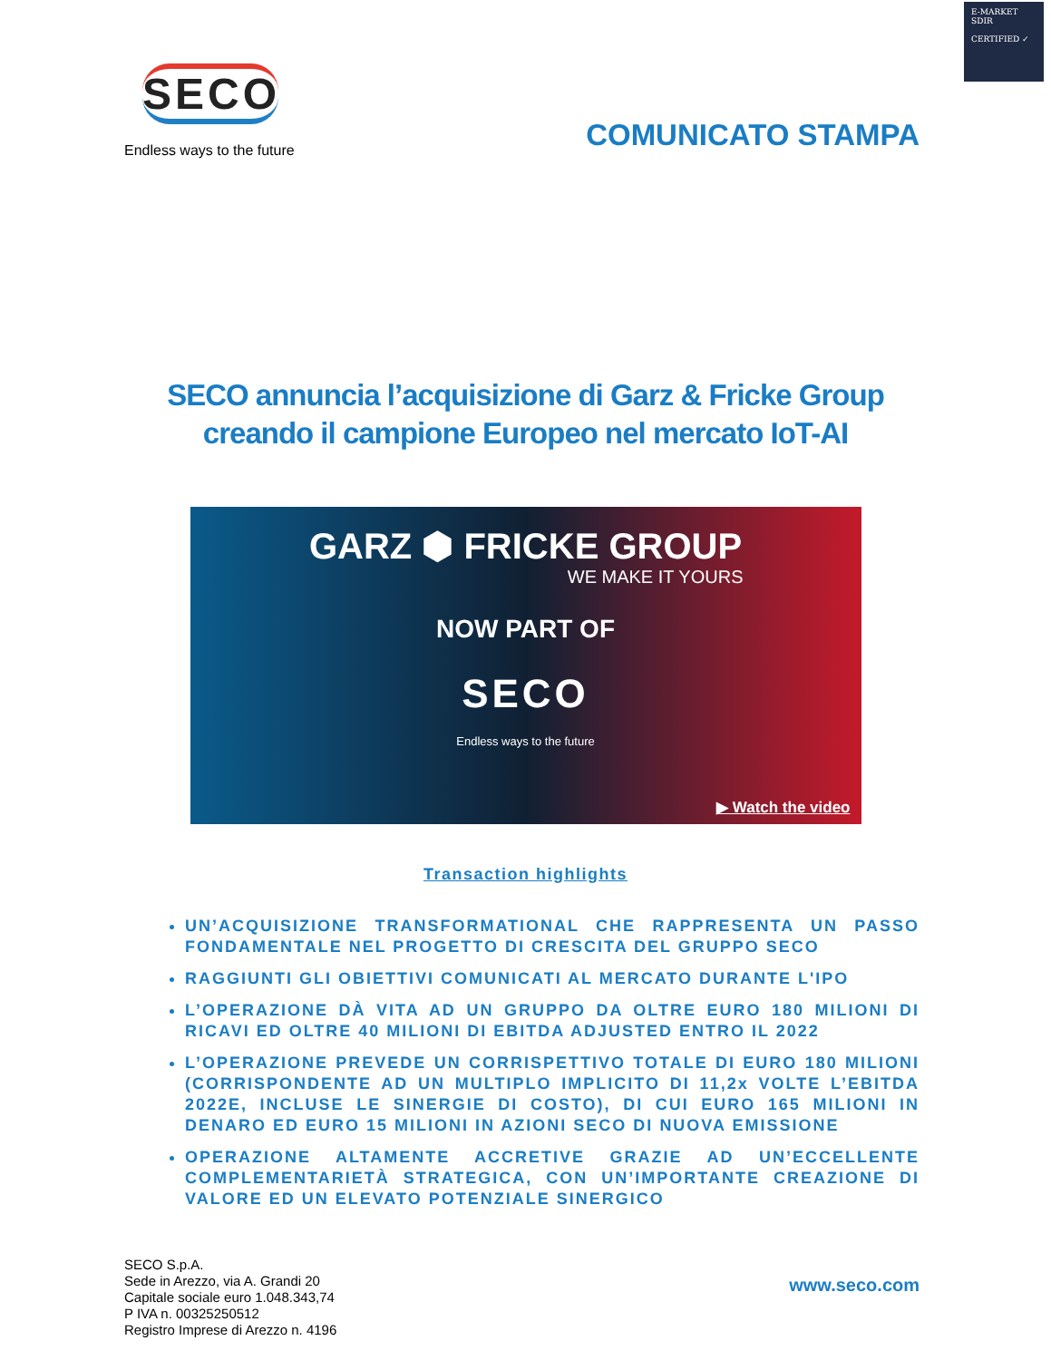E-MARKET
SDIR
CERTIFIED ✓
SECO
Endless ways to the future
COMUNICATO STAMPA
SECO annuncia l’acquisizione di Garz & Fricke Group
creando il campione Europeo nel mercato IoT-AI
GARZ ⬢ FRICKE GROUP
WE MAKE IT YOURS
NOW PART OF
SECO
Endless ways to the future
▶ Watch the video
Transaction highlights
UN’ACQUISIZIONE TRANSFORMATIONAL CHE RAPPRESENTA UN PASSO FONDAMENTALE NEL PROGETTO DI CRESCITA DEL GRUPPO SECO
RAGGIUNTI GLI OBIETTIVI COMUNICATI AL MERCATO DURANTE L'IPO
L’OPERAZIONE DÀ VITA AD UN GRUPPO DA OLTRE EURO 180 MILIONI DI RICAVI ED OLTRE 40 MILIONI DI EBITDA ADJUSTED ENTRO IL 2022
L’OPERAZIONE PREVEDE UN CORRISPETTIVO TOTALE DI EURO 180 MILIONI (CORRISPONDENTE AD UN MULTIPLO IMPLICITO DI 11,2x VOLTE L’EBITDA 2022E, INCLUSE LE SINERGIE DI COSTO), DI CUI EURO 165 MILIONI IN DENARO ED EURO 15 MILIONI IN AZIONI SECO DI NUOVA EMISSIONE
OPERAZIONE ALTAMENTE ACCRETIVE GRAZIE AD UN’ECCELLENTE COMPLEMENTARIETÀ STRATEGICA, CON UN’IMPORTANTE CREAZIONE DI VALORE ED UN ELEVATO POTENZIALE SINERGICO
SECO S.p.A.
Sede in Arezzo, via A. Grandi 20
Capitale sociale euro 1.048.343,74
P IVA n. 00325250512
Registro Imprese di Arezzo n. 4196
www.seco.com